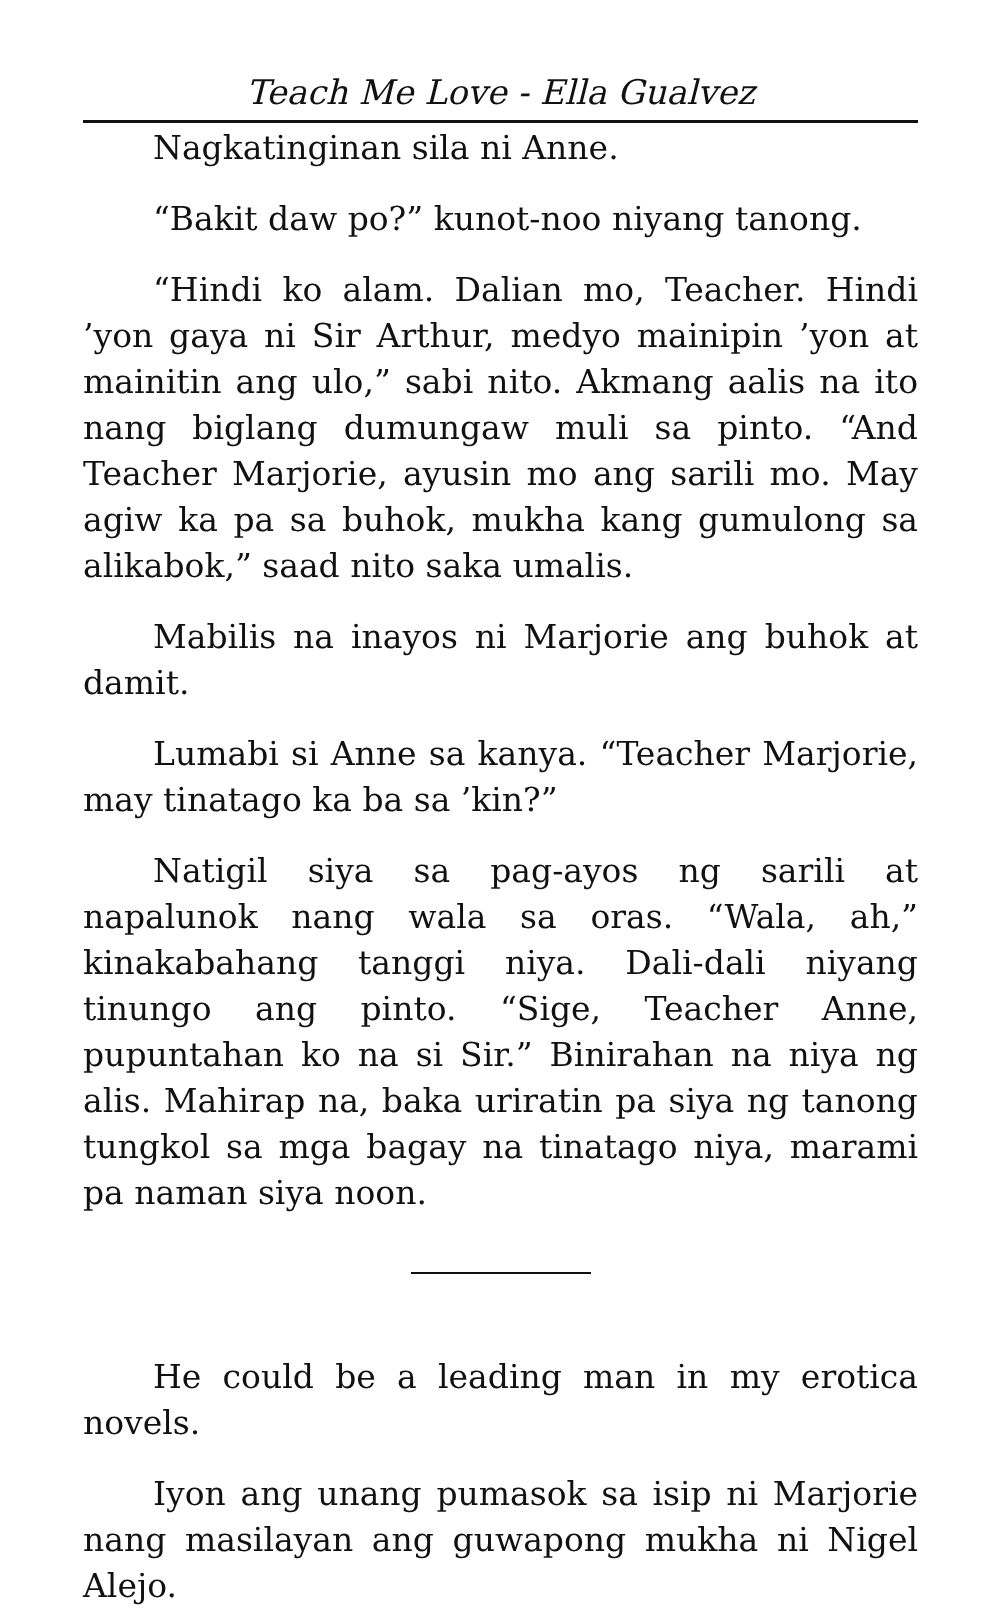Teach Me Love - Ella Gualvez
Nagkatinginan sila ni Anne.
“Bakit daw po?” kunot-noo niyang tanong.
“Hindi ko alam. Dalian mo, Teacher. Hindi ’yon gaya ni Sir Arthur, medyo mainipin ’yon at mainitin ang ulo,” sabi nito. Akmang aalis na ito nang biglang dumungaw muli sa pinto. “And Teacher Marjorie, ayusin mo ang sarili mo. May agiw ka pa sa buhok, mukha kang gumulong sa alikabok,” saad nito saka umalis.
Mabilis na inayos ni Marjorie ang buhok at damit.
Lumabi si Anne sa kanya. “Teacher Marjorie, may tinatago ka ba sa ’kin?”
Natigil siya sa pag-ayos ng sarili at napalunok nang wala sa oras. “Wala, ah,” kinakabahang tanggi niya. Dali-dali niyang tinungo ang pinto. “Sige, Teacher Anne, pupuntahan ko na si Sir.” Binirahan na niya ng alis. Mahirap na, baka uriratin pa siya ng tanong tungkol sa mga bagay na tinatago niya, marami pa naman siya noon.
He could be a leading man in my erotica novels.
Iyon ang unang pumasok sa isip ni Marjorie nang masilayan ang guwapong mukha ni Nigel Alejo.